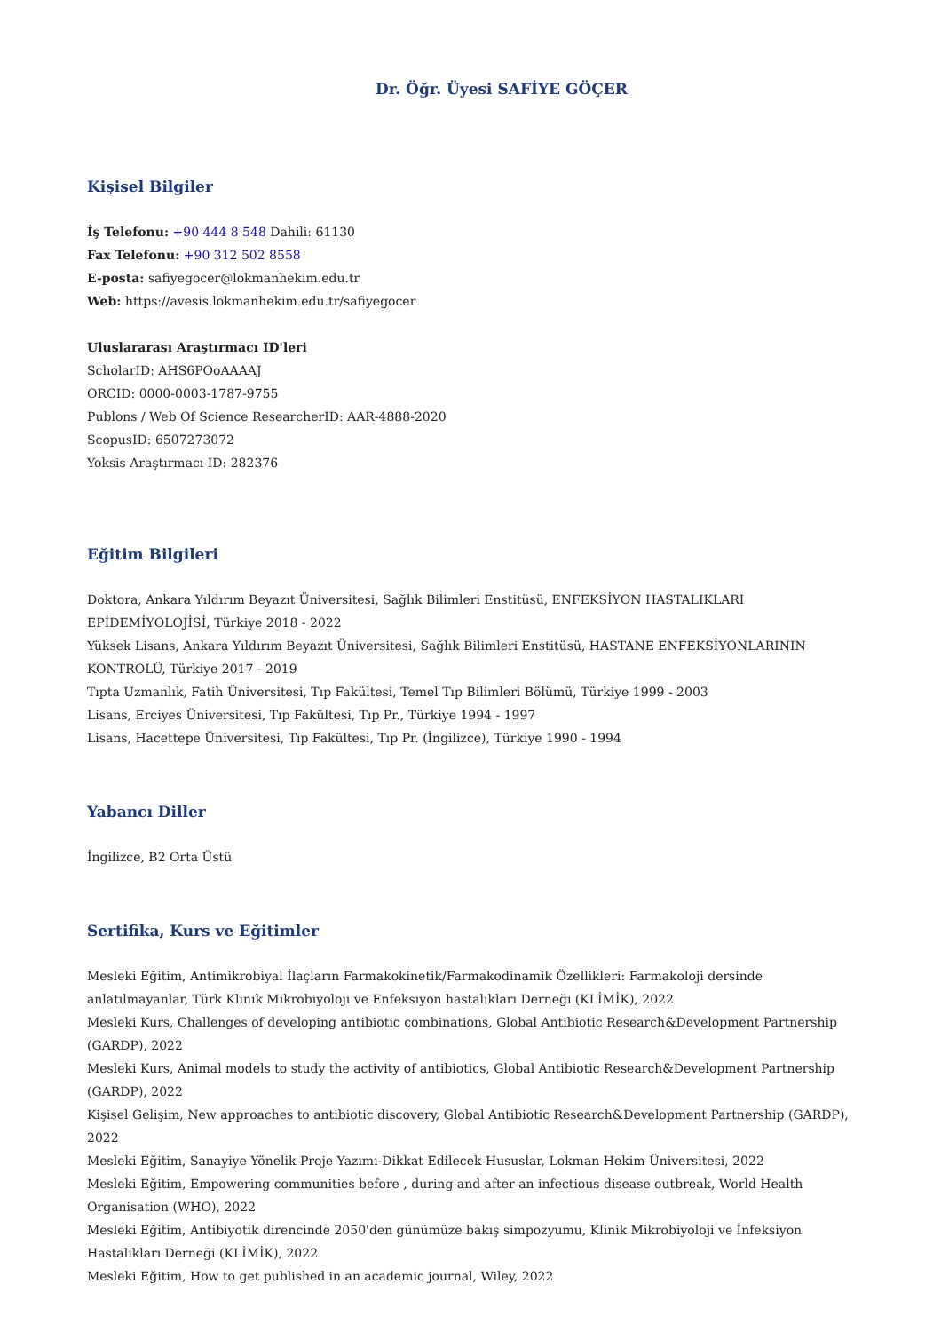Dr. Öğr. Üyesi SAFİYE GÖÇER
Kişisel Bilgiler
İş Telefonu: +90 444 8 548 Dahili: 61130
Fax Telefonu: +90 312 502 8558
E-posta: safiyegocer@lokmanhekim.edu.tr
Web: https://avesis.lokmanhekim.edu.tr/safiyegocer
Uluslararası Araştırmacı ID'leri
ScholarID: AHS6POoAAAAJ
ORCID: 0000-0003-1787-9755
Publons / Web Of Science ResearcherID: AAR-4888-2020
ScopusID: 6507273072
Yoksis Araştırmacı ID: 282376
Eğitim Bilgileri
Doktora, Ankara Yıldırım Beyazıt Üniversitesi, Sağlık Bilimleri Enstitüsü, ENFEKSİYON HASTALIKLARI EPİDEMİYOLOJİSİ, Türkiye 2018 - 2022
Yüksek Lisans, Ankara Yıldırım Beyazıt Üniversitesi, Sağlık Bilimleri Enstitüsü, HASTANE ENFEKSİYONLARININ KONTROLÜ, Türkiye 2017 - 2019
Tıpta Uzmanlık, Fatih Üniversitesi, Tıp Fakültesi, Temel Tıp Bilimleri Bölümü, Türkiye 1999 - 2003
Lisans, Erciyes Üniversitesi, Tıp Fakültesi, Tıp Pr., Türkiye 1994 - 1997
Lisans, Hacettepe Üniversitesi, Tıp Fakültesi, Tıp Pr. (İngilizce), Türkiye 1990 - 1994
Yabancı Diller
İngilizce, B2 Orta Üstü
Sertifika, Kurs ve Eğitimler
Mesleki Eğitim, Antimikrobiyal İlaçların Farmakokinetik/Farmakodinamik Özellikleri: Farmakoloji dersinde anlatılmayanlar, Türk Klinik Mikrobiyoloji ve Enfeksiyon hastalıkları Derneği (KLİMİK), 2022
Mesleki Kurs, Challenges of developing antibiotic combinations, Global Antibiotic Research&Development Partnership (GARDP), 2022
Mesleki Kurs, Animal models to study the activity of antibiotics, Global Antibiotic Research&Development Partnership (GARDP), 2022
Kişisel Gelişim, New approaches to antibiotic discovery, Global Antibiotic Research&Development Partnership (GARDP), 2022
Mesleki Eğitim, Sanayiye Yönelik Proje Yazımı-Dikkat Edilecek Hususlar, Lokman Hekim Üniversitesi, 2022
Mesleki Eğitim, Empowering communities before , during and after an infectious disease outbreak, World Health Organisation (WHO), 2022
Mesleki Eğitim, Antibiyotik direncinde 2050'den günümüze bakış simpozyumu, Klinik Mikrobiyoloji ve İnfeksiyon Hastalıkları Derneği (KLİMİK), 2022
Mesleki Eğitim, How to get published in an academic journal, Wiley, 2022